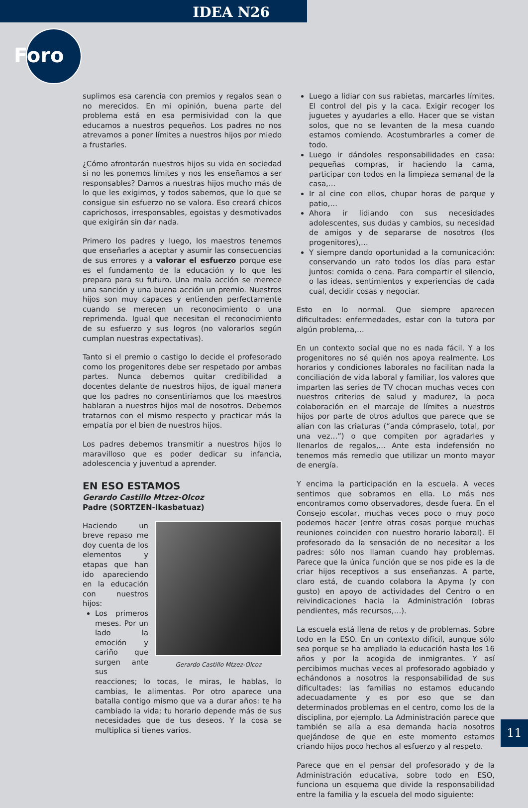IDEA N26
Foro
suplimos esa carencia con premios y regalos sean o no merecidos. En mi opinión, buena parte del problema está en esa permisividad con la que educamos a nuestros pequeños. Los padres no nos atrevamos a poner límites a nuestros hijos por miedo a frustarles.
¿Cómo afrontarán nuestros hijos su vida en sociedad si no les ponemos límites y nos les enseñamos a ser responsables? Damos a nuestras hijos mucho más de lo que les exigimos, y todos sabemos, que lo que se consigue sin esfuerzo no se valora. Eso creará chicos caprichosos, irresponsables, egoistas y desmotivados que exigirán sin dar nada.
Primero los padres y luego, los maestros tenemos que enseñarles a aceptar y asumir las consecuencias de sus errores y a valorar el esfuerzo porque ese es el fundamento de la educación y lo que les prepara para su futuro. Una mala acción se merece una sanción y una buena acción un premio. Nuestros hijos son muy capaces y entienden perfectamente cuando se merecen un reconocimiento o una reprimenda. Igual que necesitan el reconocimiento de su esfuerzo y sus logros (no valorarlos según cumplan nuestras expectativas).
Tanto si el premio o castigo lo decide el profesorado como los progenitores debe ser respetado por ambas partes. Nunca debemos quitar credibilidad a docentes delante de nuestros hijos, de igual manera que los padres no consentiríamos que los maestros hablaran a nuestros hijos mal de nosotros. Debemos tratarnos con el mismo respecto y practicar más la empatía por el bien de nuestros hijos.
Los padres debemos transmitir a nuestros hijos lo maravilloso que es poder dedicar su infancia, adolescencia y juventud a aprender.
EN ESO ESTAMOS
Gerardo Castillo Mtzez-Olcoz
Padre (SORTZEN-Ikasbatuaz)
Gerardo Castillo Mtzez-Olcoz
Haciendo un breve repaso me doy cuenta de los elementos y etapas que han ido apareciendo en la educación con nuestros hijos:
Los primeros meses. Por un lado la emoción y cariño que surgen ante sus reacciones; lo tocas, le miras, le hablas, lo cambias, le alimentas. Por otro aparece una batalla contigo mismo que va a durar años: te ha cambiado la vida; tu horario depende más de sus necesidades que de tus deseos. Y la cosa se multiplica si tienes varios.
Luego a lidiar con sus rabietas, marcarles límites. El control del pis y la caca. Exigir recoger los juguetes y ayudarles a ello. Hacer que se vistan solos, que no se levanten de la mesa cuando estamos comiendo. Acostumbrarles a comer de todo.
Luego ir dándoles responsabilidades en casa: pequeñas compras, ir haciendo la cama, participar con todos en la limpieza semanal de la casa,…
Ir al cine con ellos, chupar horas de parque y patio,…
Ahora ir lidiando con sus necesidades adolescentes, sus dudas y cambios, su necesidad de amigos y de separarse de nosotros (los progenitores),…
Y siempre dando oportunidad a la comunicación: conservando un rato todos los días para estar juntos: comida o cena. Para compartir el silencio, o las ideas, sentimientos y experiencias de cada cual, decidir cosas y negociar.
Esto en lo normal. Que siempre aparecen dificultades: enfermedades, estar con la tutora por algún problema,…
En un contexto social que no es nada fácil. Y a los progenitores no sé quién nos apoya realmente. Los horarios y condiciones laborales no facilitan nada la conciliación de vida laboral y familiar, los valores que imparten las series de TV chocan muchas veces con nuestros criterios de salud y madurez, la poca colaboración en el marcaje de límites a nuestros hijos por parte de otros adultos que parece que se alían con las criaturas (“anda cómpraselo, total, por una vez…”) o que compiten por agradarles y llenarlos de regalos,… Ante esta indefensión no tenemos más remedio que utilizar un monto mayor de energía.
Y encima la participación en la escuela. A veces sentimos que sobramos en ella. Lo más nos encontramos como observadores, desde fuera. En el Consejo escolar, muchas veces poco o muy poco podemos hacer (entre otras cosas porque muchas reuniones coinciden con nuestro horario laboral). El profesorado da la sensación de no necesitar a los padres: sólo nos llaman cuando hay problemas. Parece que la única función que se nos pide es la de criar hijos receptivos a sus enseñanzas. A parte, claro está, de cuando colabora la Apyma (y con gusto) en apoyo de actividades del Centro o en reivindicaciones hacia la Administración (obras pendientes, más recursos,…).
La escuela está llena de retos y de problemas. Sobre todo en la ESO. En un contexto difícil, aunque sólo sea porque se ha ampliado la educación hasta los 16 años y por la acogida de inmigrantes. Y así percibimos muchas veces al profesorado agobiado y echándonos a nosotros la responsabilidad de sus dificultades: las familias no estamos educando adecuadamente y es por eso que se dan determinados problemas en el centro, como los de la disciplina, por ejemplo. La Administración parece que también se alía a esa demanda hacia nosotros quejándose de que en este momento estamos criando hijos poco hechos al esfuerzo y al respeto.
Parece que en el pensar del profesorado y de la Administración educativa, sobre todo en ESO, funciona un esquema que divide la responsabilidad entre la familia y la escuela del modo siguiente:
11